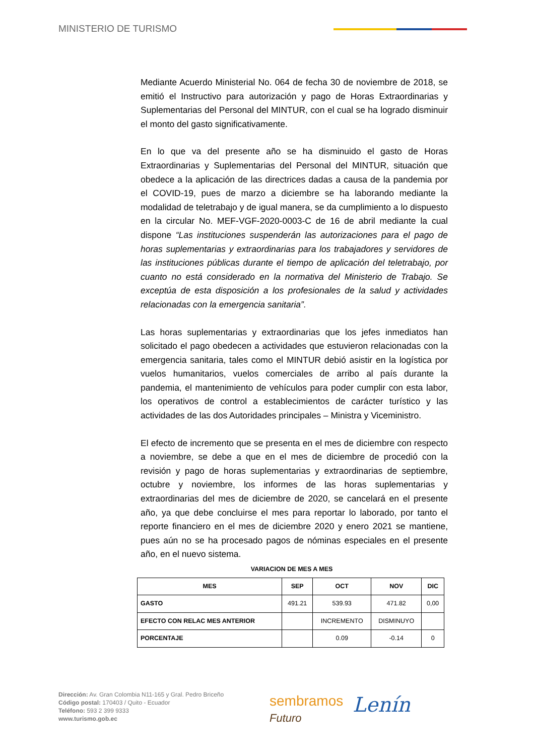MINISTERIO DE TURISMO
Mediante Acuerdo Ministerial No. 064 de fecha 30 de noviembre de 2018, se emitió el Instructivo para autorización y pago de Horas Extraordinarias y Suplementarias del Personal del MINTUR, con el cual se ha logrado disminuir el monto del gasto significativamente.
En lo que va del presente año se ha disminuido el gasto de Horas Extraordinarias y Suplementarias del Personal del MINTUR, situación que obedece a la aplicación de las directrices dadas a causa de la pandemia por el COVID-19, pues de marzo a diciembre se ha laborando mediante la modalidad de teletrabajo y de igual manera, se da cumplimiento a lo dispuesto en la circular No. MEF-VGF-2020-0003-C de 16 de abril mediante la cual dispone “Las instituciones suspenderán las autorizaciones para el pago de horas suplementarias y extraordinarias para los trabajadores y servidores de las instituciones públicas durante el tiempo de aplicación del teletrabajo, por cuanto no está considerado en la normativa del Ministerio de Trabajo. Se exceptúa de esta disposición a los profesionales de la salud y actividades relacionadas con la emergencia sanitaria”.
Las horas suplementarias y extraordinarias que los jefes inmediatos han solicitado el pago obedecen a actividades que estuvieron relacionadas con la emergencia sanitaria, tales como el MINTUR debió asistir en la logística por vuelos humanitarios, vuelos comerciales de arribo al país durante la pandemia, el mantenimiento de vehículos para poder cumplir con esta labor, los operativos de control a establecimientos de carácter turístico y las actividades de las dos Autoridades principales – Ministra y Viceministro.
El efecto de incremento que se presenta en el mes de diciembre con respecto a noviembre, se debe a que en el mes de diciembre de procedió con la revisión y pago de horas suplementarias y extraordinarias de septiembre, octubre y noviembre, los informes de las horas suplementarias y extraordinarias del mes de diciembre de 2020, se cancelará en el presente año, ya que debe concluirse el mes para reportar lo laborado, por tanto el reporte financiero en el mes de diciembre 2020 y enero 2021 se mantiene, pues aún no se ha procesado pagos de nóminas especiales en el presente año, en el nuevo sistema.
VARIACION DE MES A MES
| MES | SEP | OCT | NOV | DIC |
| --- | --- | --- | --- | --- |
| GASTO | 491.21 | 539.93 | 471.82 | 0,00 |
| EFECTO CON RELAC MES ANTERIOR | | INCREMENTO | DISMINUYO | |
| PORCENTAJE | | 0.09 | -0.14 | 0 |
Dirección: Av. Gran Colombia N11-165 y Gral. Pedro Briceño
Código postal: 170403 / Quito - Ecuador
Teléfono: 593 2 399 9333
www.turismo.gob.ec
sembramos
Futuro
Lenín